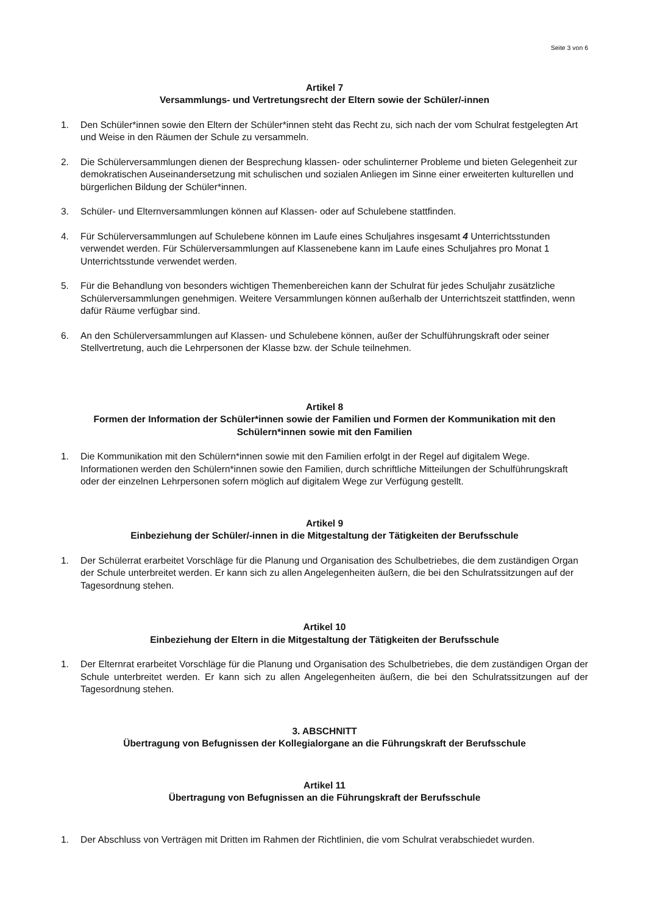Seite 3 von 6
Artikel 7
Versammlungs- und Vertretungsrecht der Eltern sowie der Schüler/-innen
1. Den Schüler*innen sowie den Eltern der Schüler*innen steht das Recht zu, sich nach der vom Schulrat festgelegten Art und Weise in den Räumen der Schule zu versammeln.
2. Die Schülerversammlungen dienen der Besprechung klassen- oder schulinterner Probleme und bieten Gelegenheit zur demokratischen Auseinandersetzung mit schulischen und sozialen Anliegen im Sinne einer erweiterten kulturellen und bürgerlichen Bildung der Schüler*innen.
3. Schüler- und Elternversammlungen können auf Klassen- oder auf Schulebene stattfinden.
4. Für Schülerversammlungen auf Schulebene können im Laufe eines Schuljahres insgesamt 4 Unterrichtsstunden verwendet werden. Für Schülerversammlungen auf Klassenebene kann im Laufe eines Schuljahres pro Monat 1 Unterrichtsstunde verwendet werden.
5. Für die Behandlung von besonders wichtigen Themenbereichen kann der Schulrat für jedes Schuljahr zusätzliche Schülerversammlungen genehmigen. Weitere Versammlungen können außerhalb der Unterrichtszeit stattfinden, wenn dafür Räume verfügbar sind.
6. An den Schülerversammlungen auf Klassen- und Schulebene können, außer der Schulführungskraft oder seiner Stellvertretung, auch die Lehrpersonen der Klasse bzw. der Schule teilnehmen.
Artikel 8
Formen der Information der Schüler*innen sowie der Familien und Formen der Kommunikation mit den Schülern*innen sowie mit den Familien
1. Die Kommunikation mit den Schülern*innen sowie mit den Familien erfolgt in der Regel auf digitalem Wege. Informationen werden den Schülern*innen sowie den Familien, durch schriftliche Mitteilungen der Schulführungskraft oder der einzelnen Lehrpersonen sofern möglich auf digitalem Wege zur Verfügung gestellt.
Artikel 9
Einbeziehung der Schüler/-innen in die Mitgestaltung der Tätigkeiten der Berufsschule
1. Der Schülerrat erarbeitet Vorschläge für die Planung und Organisation des Schulbetriebes, die dem zuständigen Organ der Schule unterbreitet werden. Er kann sich zu allen Angelegenheiten äußern, die bei den Schulratssitzungen auf der Tagesordnung stehen.
Artikel 10
Einbeziehung der Eltern in die Mitgestaltung der Tätigkeiten der Berufsschule
1. Der Elternrat erarbeitet Vorschläge für die Planung und Organisation des Schulbetriebes, die dem zuständigen Organ der Schule unterbreitet werden. Er kann sich zu allen Angelegenheiten äußern, die bei den Schulratssitzungen auf der Tagesordnung stehen.
3. ABSCHNITT
Übertragung von Befugnissen der Kollegialorgane an die Führungskraft der Berufsschule
Artikel 11
Übertragung von Befugnissen an die Führungskraft der Berufsschule
1. Der Abschluss von Verträgen mit Dritten im Rahmen der Richtlinien, die vom Schulrat verabschiedet wurden.